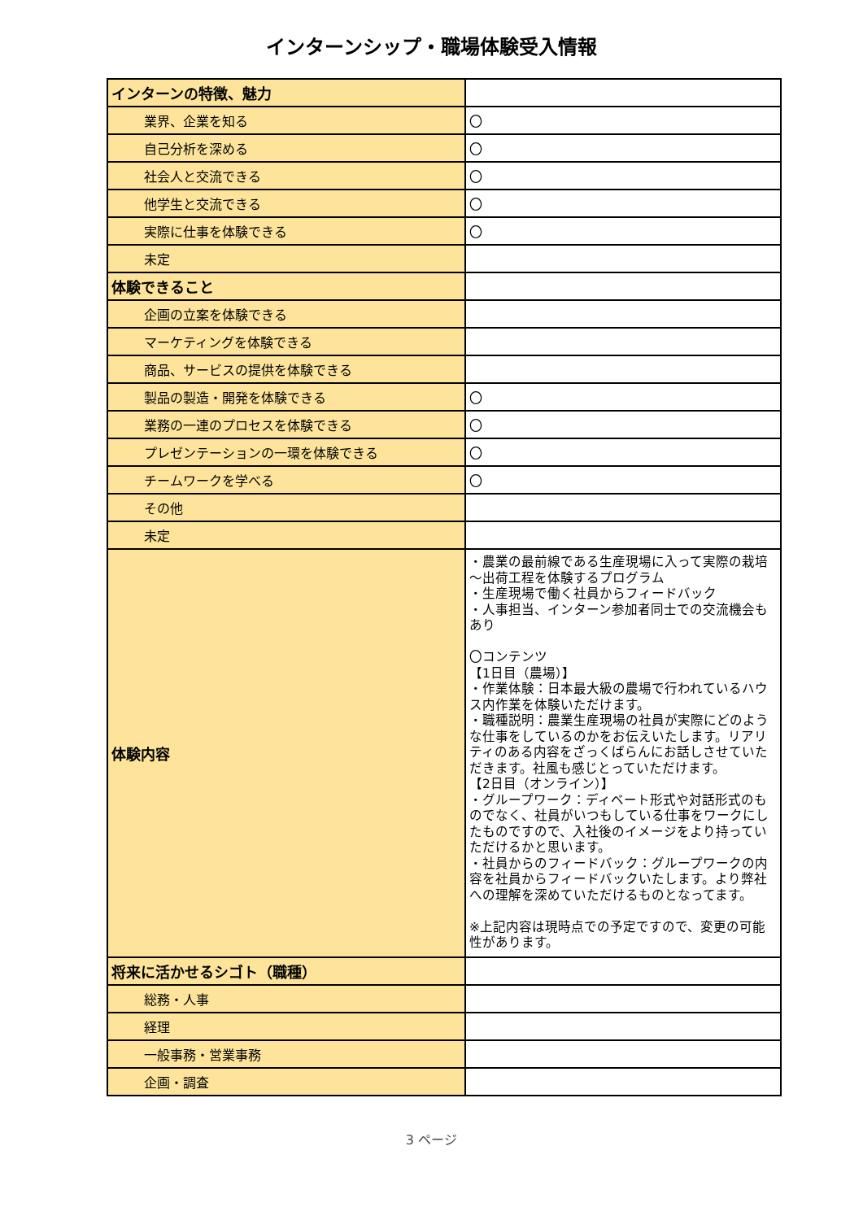インターンシップ・職場体験受入情報
| インターンの特徴、魅力 | |
| 業界、企業を知る | 〇 |
| 自己分析を深める | 〇 |
| 社会人と交流できる | 〇 |
| 他学生と交流できる | 〇 |
| 実際に仕事を体験できる | 〇 |
| 未定 | |
| 体験できること | |
| 企画の立案を体験できる | |
| マーケティングを体験できる | |
| 商品、サービスの提供を体験できる | |
| 製品の製造・開発を体験できる | 〇 |
| 業務の一連のプロセスを体験できる | 〇 |
| プレゼンテーションの一環を体験できる | 〇 |
| チームワークを学べる | 〇 |
| その他 | |
| 未定 | |
| 体験内容 | ・農業の最前線である生産現場に入って実際の栽培～出荷工程を体験するプログラム ・生産現場で働く社員からフィードバック ・人事担当、インターン参加者同士での交流機会もあり 〇コンテンツ 【1日目（農場）】 ・作業体験：日本最大級の農場で行われているハウス内作業を体験いただけます。 ・職種説明：農業生産現場の社員が実際にどのような仕事をしているのかをお伝えいたします。リアリティのある内容をざっくばらんにお話しさせていただきます。社風も感じとっていただけます。 【2日目（オンライン）】 ・グループワーク：ディベート形式や対話形式のものでなく、社員がいつもしている仕事をワークにしたものですので、入社後のイメージをより持っていただけるかと思います。 ・社員からのフィードバック：グループワークの内容を社員からフィードバックいたします。より弊社への理解を深めていただけるものとなってます。 ※上記内容は現時点での予定ですので、変更の可能性があります。 |
| 将来に活かせるシゴト（職種） | |
| 総務・人事 | |
| 経理 | |
| 一般事務・営業事務 | |
| 企画・調査 | |
3 ページ